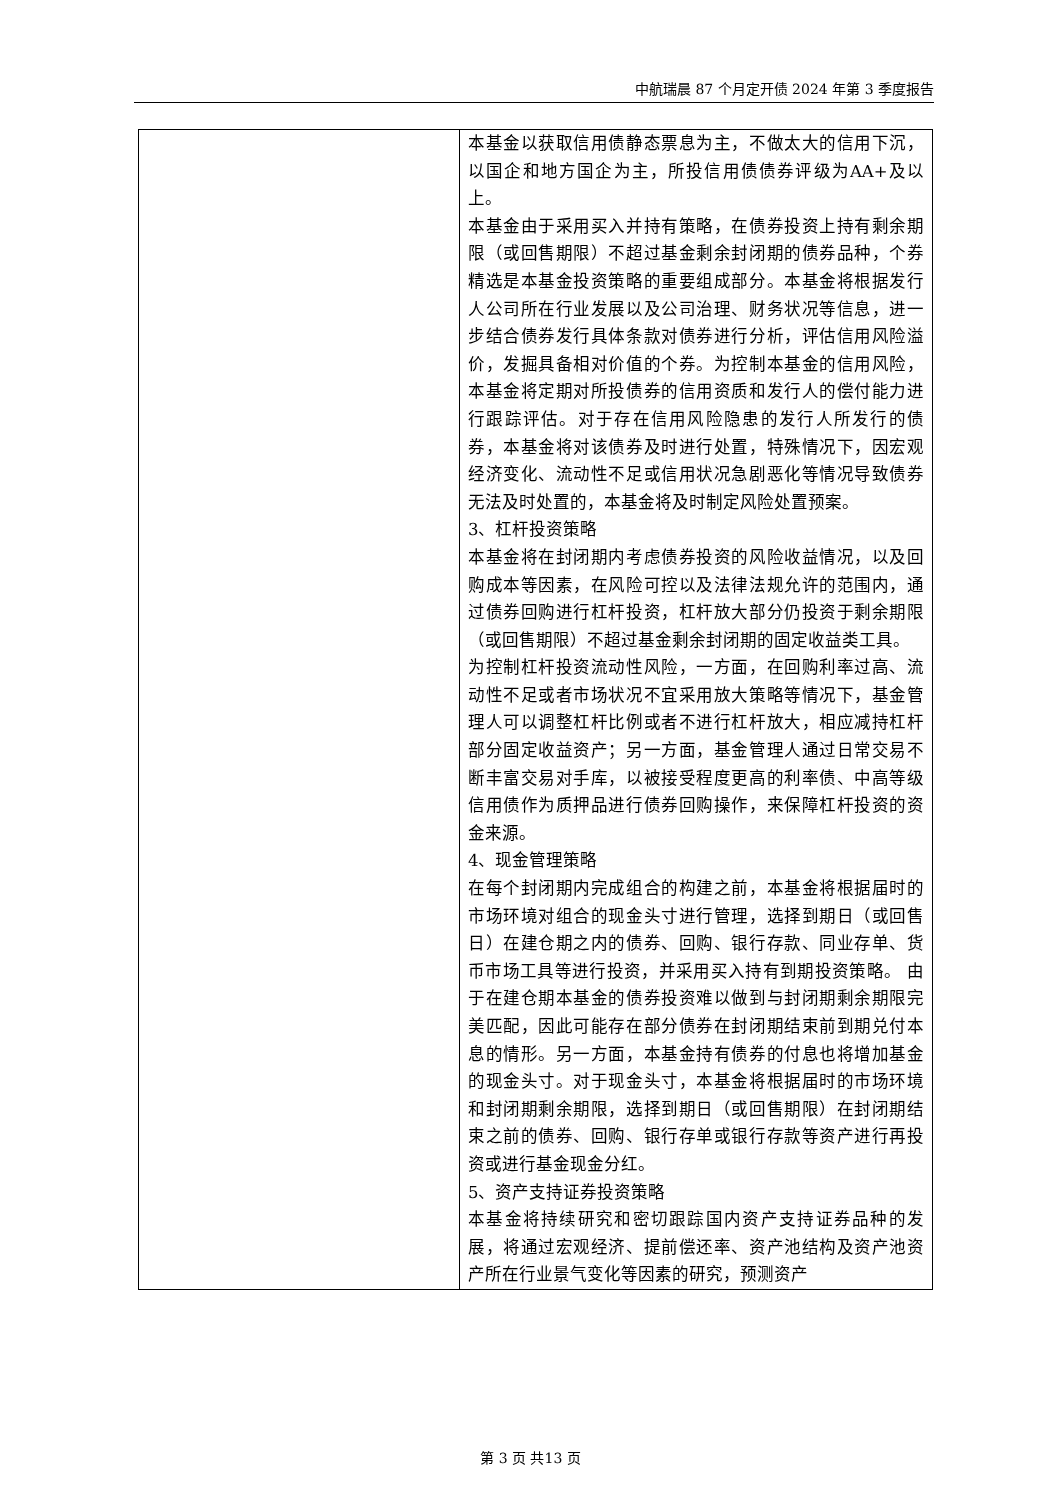中航瑞晨 87 个月定开债 2024 年第 3 季度报告
| | 本基金以获取信用债静态票息为主，不做太大的信用下沉，以国企和地方国企为主，所投信用债债券评级为AA+及以上。 本基金由于采用买入并持有策略，在债券投资上持有剩余期限（或回售期限）不超过基金剩余封闭期的债券品种，个券精选是本基金投资策略的重要组成部分。本基金将根据发行人公司所在行业发展以及公司治理、财务状况等信息，进一步结合债券发行具体条款对债券进行分析，评估信用风险溢价，发掘具备相对价值的个券。为控制本基金的信用风险，本基金将定期对所投债券的信用资质和发行人的偿付能力进行跟踪评估。对于存在信用风险隐患的发行人所发行的债券，本基金将对该债券及时进行处置，特殊情况下，因宏观经济变化、流动性不足或信用状况急剧恶化等情况导致债券无法及时处置的，本基金将及时制定风险处置预案。 3、杠杆投资策略 本基金将在封闭期内考虑债券投资的风险收益情况，以及回购成本等因素，在风险可控以及法律法规允许的范围内，通过债券回购进行杠杆投资，杠杆放大部分仍投资于剩余期限（或回售期限）不超过基金剩余封闭期的固定收益类工具。 为控制杠杆投资流动性风险，一方面，在回购利率过高、流动性不足或者市场状况不宜采用放大策略等情况下，基金管理人可以调整杠杆比例或者不进行杠杆放大，相应减持杠杆部分固定收益资产；另一方面，基金管理人通过日常交易不断丰富交易对手库，以被接受程度更高的利率债、中高等级信用债作为质押品进行债券回购操作，来保障杠杆投资的资金来源。 4、现金管理策略 在每个封闭期内完成组合的构建之前，本基金将根据届时的市场环境对组合的现金头寸进行管理，选择到期日（或回售日）在建仓期之内的债券、回购、银行存款、同业存单、货币市场工具等进行投资，并采用买入持有到期投资策略。 由于在建仓期本基金的债券投资难以做到与封闭期剩余期限完美匹配，因此可能存在部分债券在封闭期结束前到期兑付本息的情形。另一方面，本基金持有债券的付息也将增加基金的现金头寸。对于现金头寸，本基金将根据届时的市场环境和封闭期剩余期限，选择到期日（或回售期限）在封闭期结束之前的债券、回购、银行存单或银行存款等资产进行再投资或进行基金现金分红。 5、资产支持证券投资策略 本基金将持续研究和密切跟踪国内资产支持证券品种的发展，将通过宏观经济、提前偿还率、资产池结构及资产池资产所在行业景气变化等因素的研究，预测资产 |
第 3 页 共13 页